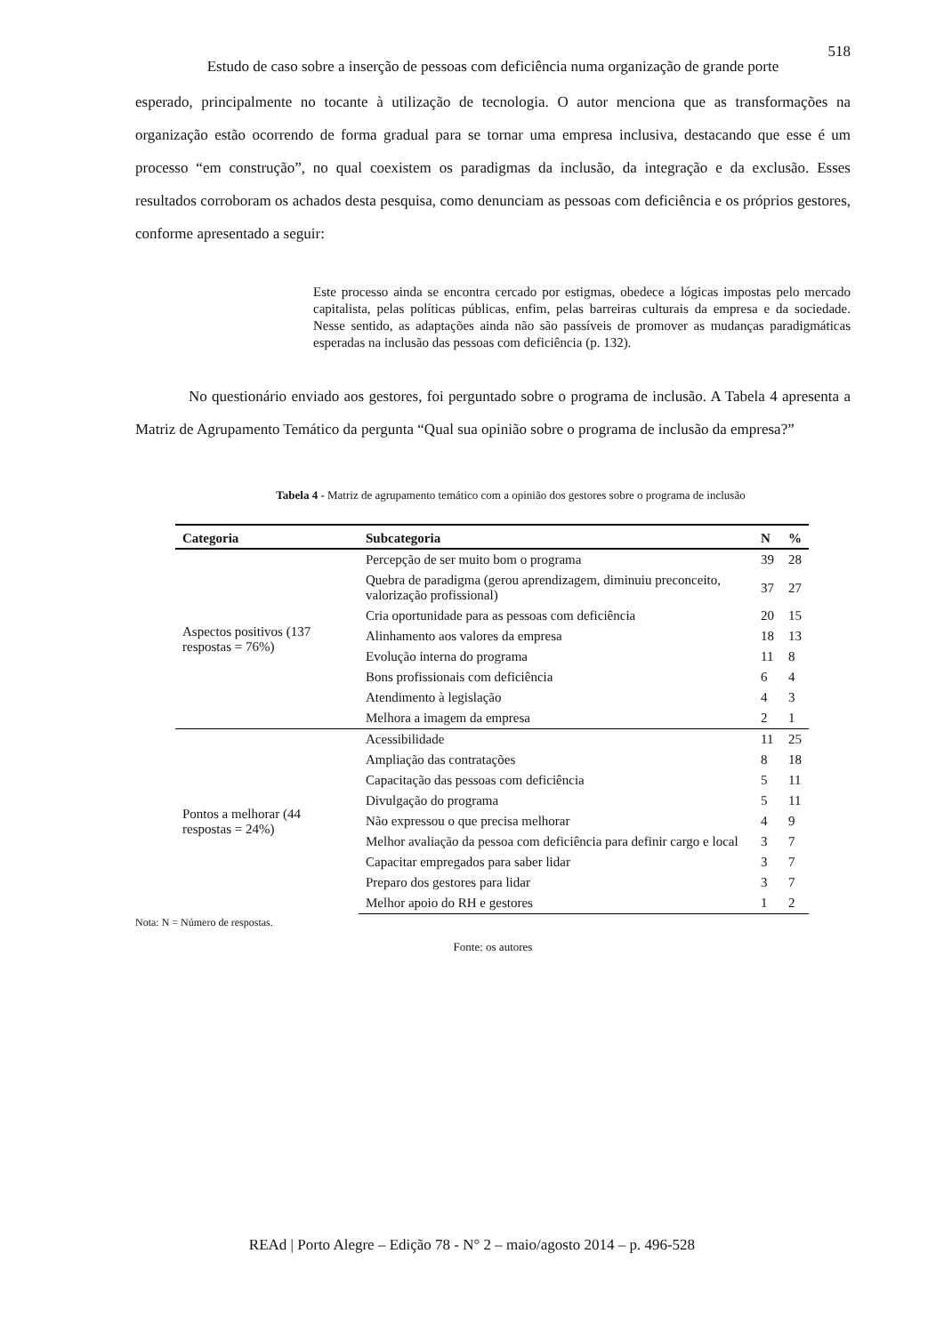518
Estudo de caso sobre a inserção de pessoas com deficiência numa organização de grande porte
esperado, principalmente no tocante à utilização de tecnologia. O autor menciona que as transformações na organização estão ocorrendo de forma gradual para se tornar uma empresa inclusiva, destacando que esse é um processo “em construção”, no qual coexistem os paradigmas da inclusão, da integração e da exclusão. Esses resultados corroboram os achados desta pesquisa, como denunciam as pessoas com deficiência e os próprios gestores, conforme apresentado a seguir:
Este processo ainda se encontra cercado por estigmas, obedece a lógicas impostas pelo mercado capitalista, pelas políticas públicas, enfim, pelas barreiras culturais da empresa e da sociedade. Nesse sentido, as adaptações ainda não são passíveis de promover as mudanças paradigmáticas esperadas na inclusão das pessoas com deficiência (p. 132).
No questionário enviado aos gestores, foi perguntado sobre o programa de inclusão. A Tabela 4 apresenta a Matriz de Agrupamento Temático da pergunta “Qual sua opinião sobre o programa de inclusão da empresa?”
Tabela 4 - Matriz de agrupamento temático com a opinião dos gestores sobre o programa de inclusão
| Categoria | Subcategoria | N | % |
| --- | --- | --- | --- |
| Aspectos positivos (137 respostas = 76%) | Percepção de ser muito bom o programa | 39 | 28 |
| | Quebra de paradigma (gerou aprendizagem, diminuiu preconceito, valorização profissional) | 37 | 27 |
| | Cria oportunidade para as pessoas com deficiência | 20 | 15 |
| | Alinhamento aos valores da empresa | 18 | 13 |
| | Evolução interna do programa | 11 | 8 |
| | Bons profissionais com deficiência | 6 | 4 |
| | Atendimento à legislação | 4 | 3 |
| | Melhora a imagem da empresa | 2 | 1 |
| Pontos a melhorar (44 respostas = 24%) | Acessibilidade | 11 | 25 |
| | Ampliação das contratações | 8 | 18 |
| | Capacitação das pessoas com deficiência | 5 | 11 |
| | Divulgação do programa | 5 | 11 |
| | Não expressou o que precisa melhorar | 4 | 9 |
| | Melhor avaliação da pessoa com deficiência para definir cargo e local | 3 | 7 |
| | Capacitar empregados para saber lidar | 3 | 7 |
| | Preparo dos gestores para lidar | 3 | 7 |
| | Melhor apoio do RH e gestores | 1 | 2 |
Nota: N = Número de respostas.
Fonte: os autores
REAd | Porto Alegre – Edição 78 - N° 2 – maio/agosto 2014 – p. 496-528